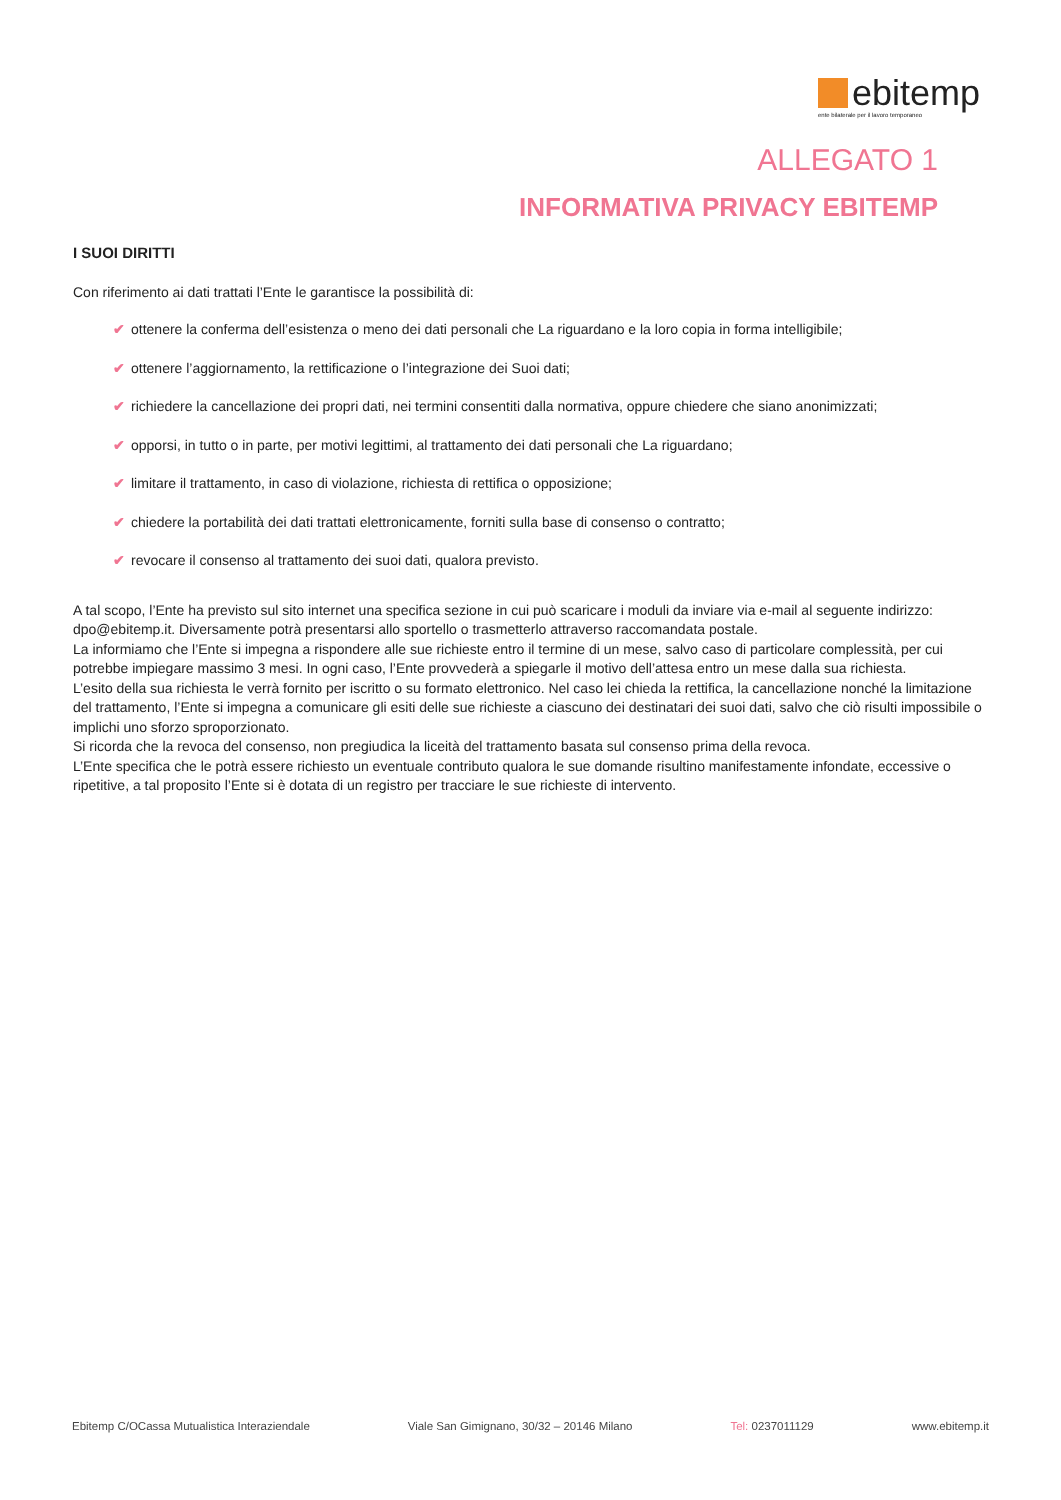ebitemp
ente bilaterale per il lavoro temporaneo
ALLEGATO 1
INFORMATIVA PRIVACY EBITEMP
I SUOI DIRITTI
Con riferimento ai dati trattati l’Ente le garantisce la possibilità di:
✔ ottenere la conferma dell’esistenza o meno dei dati personali che La riguardano e la loro copia in forma intelligibile;
✔ ottenere l’aggiornamento, la rettificazione o l’integrazione dei Suoi dati;
✔ richiedere la cancellazione dei propri dati, nei termini consentiti dalla normativa, oppure chiedere che siano anonimizzati;
✔ opporsi, in tutto o in parte, per motivi legittimi, al trattamento dei dati personali che La riguardano;
✔ limitare il trattamento, in caso di violazione, richiesta di rettifica o opposizione;
✔ chiedere la portabilità dei dati trattati elettronicamente, forniti sulla base di consenso o contratto;
✔ revocare il consenso al trattamento dei suoi dati, qualora previsto.
A tal scopo, l’Ente ha previsto sul sito internet una specifica sezione in cui può scaricare i moduli da inviare via e-mail al seguente indirizzo: dpo@ebitemp.it. Diversamente potrà presentarsi allo sportello o trasmetterlo attraverso raccomandata postale.
La informiamo che l’Ente si impegna a rispondere alle sue richieste entro il termine di un mese, salvo caso di particolare complessità, per cui potrebbe impiegare massimo 3 mesi. In ogni caso, l’Ente provvederà a spiegarle il motivo dell’attesa entro un mese dalla sua richiesta.
L’esito della sua richiesta le verrà fornito per iscritto o su formato elettronico. Nel caso lei chieda la rettifica, la cancellazione nonché la limitazione del trattamento, l’Ente si impegna a comunicare gli esiti delle sue richieste a ciascuno dei destinatari dei suoi dati, salvo che ciò risulti impossibile o implichi uno sforzo sproporzionato.
Si ricorda che la revoca del consenso, non pregiudica la liceità del trattamento basata sul consenso prima della revoca.
L’Ente specifica che le potrà essere richiesto un eventuale contributo qualora le sue domande risultino manifestamente infondate, eccessive o ripetitive, a tal proposito l’Ente si è dotata di un registro per tracciare le sue richieste di intervento.
Ebitemp C/OCassa Mutualistica Interaziendale Viale San Gimignano, 30/32 – 20146 Milano Tel: 0237011129 www.ebitemp.it